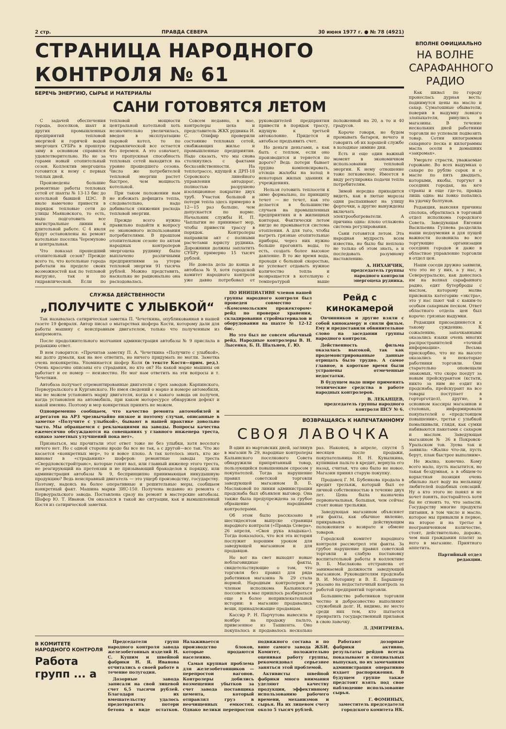2 стр. ПРАВДА СЕВЕРА 30 июня 1977 г. ● № 78 (4921)
СТРАНИЦА НАРОДНОГО КОНТРОЛЯ № 61
БЕРЕЧЬ ЭНЕРГИЮ, СЫРЬЕ И МАТЕРИАЛЫ
САНИ ГОТОВЯТСЯ ЛЕТОМ
С задачей обеспечения города, поселков, шахт и других промышленных предприятий тепловой энергией и горячей водой энергоцех СУБРа в прошлую зиму в основном справился удовлетворительно. Но не за горами новый отопительный сезон. Коллектив энергоцеха готовится к нему с первых теплых дней.
Произведены большие ремонтные работы тепловых сетей от шахты № 13-13 бис до котельной бывшей ЦЭС. В июле намечено привести в порядок тепловые сети до улицы Маяковского, то есть, надо подготовить все магистральные линии к длительной работе. С 4 июля будут остановлены на ремонт котельные поселка Черемухово и центральная.
Что показал прошедший отопительный сезон? Прежде всего то, что котельные города работали на пределе своих возможностей как по тепловой нагрузке, так и по гидравлической. Если по тепловой мощности центральной котельной хоть незначительно увеличилась, введен в эксплуатацию паровой котел, то по гидравлической все остается без перемен. А это означает, что пропускная способность тепловых сетей находится на уровне прошедшего сезона. Число же потребителей тепловой энергии растет быстрее, чем мощность котельной.
При таком положении нам не избежать дефицита тепла, следовательно, надо добиваться снижения расхода тепловой энергии.
Прежде всего нужно правильно подойти к вопросу ее экономного использования потребителями. В прошлом отопительном сезоне по актам народных контролеров энергоцеха руднику было выплачено различными предприятиями за утерю тепловой энергии 91 тысяча рублей. Можно представить, насколько не рационально она расходовалась.
Совсем недавно, в мае, контролеры цеха и представитель ЖКХ рудника И. С. Олифир проверили состояние тепловых сетей, снабжающих жилье и промышленные предприятия. Надо сказать, что мы снова столкнулись с фактами бесхозяйственности. На теплотрассе, идущей к ДРП-18 Серовского линейного управления автодорог, полностью разрушено изоляционное покрытие двух труб. Участок большой и потери тепла здесь примерно в 12—15 раз больше, чем допускается по норме. Начальник службы И. П. Чаплыгин не принимает мер, чтобы привести трассу в порядок. Контролеры направили акт с полными расчетами юристу рудника. Дорожники должны заплатить СУБРу примерно 15 тысяч рублей.
Не довела дела до конца и автобаза № 9, хотя городской комитет народного контроля уже давно потребовал от руководителей предприятия привести в порядок трассу, идущую к третьей автоколонне. Придется и автобазе предъявить счет.
Но деньги деньгами, а как быть с теплом, если оно производится и теряется по дороге? Ведь потери бывает трудно компенсировать, отсюда жалобы на холод в некоторых жилых зданиях и учреждениях.
Нельзя готовить теплосети к зиме формально, по принципу течет — не течет, как это делается в большинстве случаев на промышленных предприятиях и в жилищных конторах. Фактически летом нигде не промывается система отопления. А для того, чтобы нагреть грязные отопительные приборы, через них нужно больше прогонять воды, то есть, создать более высокое давление. В то же время вода, проходя с большой скоростью, не успевает отдавать нужное количество тепла и возвращается в котельную с температурой выше положенной на 20, а то и 40 градусов.
Короче говоря, не будем промывать батареи, нечего и говорить об их хорошей службе в холодные зимние дни.
Есть и еще один важный момент в экономичном использовании тепловой энергии. К нему отношение тоже легковесное. Имеется в виду регулировка подачи тепла потребителям.
Зимой нередко приходится видеть, как в лютые морозы одни распахивают на улицу форточки, а другие вынуждены включать электрообогреватели. А причина одна: плохо отлажена система регулирования.
Сани готовятся летом. Эта народная мудрость всем известна, но было бы неплохо не только об этом знать, а и последовать разумному наставлению.
А. НИХАИЧИК,
председатель группы народного контроля энергоцеха рудника.
СЛУЖБА ДЕЙСТВЕННОСТИ
„ПОЛУЧИТЕ С УЛЫБКОЙ“
Так называлась сатирическая заметка П. Чечеткина, опубликованная в нашей газете 19 февраля. Автор писал о мытарствах шофера Кости, которому дали для работы машину с неисправным двигателем, только что полученным из капремонта.
После продолжительного молчания администрация автобазы № 9 прислала в редакцию ответ.
В нем говорится: «Прочитав заметку П. А. Чечеткина «Получите с улыбкой», мы долго думали, как на нее ответить, но ничего придумать не могли. Заметка очень неконкретна. Упоминается шофер Коля (в тексте Костя—прим. ред.). Очень красочно описаны его страдания, но кто он? На какой марке машины он работает и ее номер — неизвестно. Не мог нам ответить на эти вопросы и т. Чечеткин.
Автобаза получает отремонтированные двигатели с трех заводов: Карпинского, Первоуральского и Курганского. Не имея сведений о марке и номере автомобиля, мы не можем установить марку двигателя, когда и с какого завода он получен, когда установлен на автомобиль, при каком моторесурсе обнаружен дефект и какой именно. Поэтому и мер конкретных принять не можем.
Одновременно сообщаем, что качество ремонта автомобилей и агрегатов на АРЗ чрезвычайно низкое и поэтому случаи, описанные в заметке «Получите с улыбкой», бывают в нашей практике довольно часто. Мы обращаемся с рекламациями на заводы. Вопросы качества ежемесячно обсуждаются на совещаниях у главного инженера треста, однако заметных улучшений пока нет».
Признаться, мы прочитали этот ответ тоже не без улыбки, хотя веселого ничего нет. Но с одной стороны вроде бы все не так, а с другой—все так. Что же касается «конкретных мер», то и вовсе плохо. А так хотелось знать, кто же виноват в «страданиях» шоферов: ремонтные заводы треста «Свердловскстройтранс», которые гонят вал, или главный инженер этого треста, не реагирующий на претензии и не призывающий бракоделов к порядку, или администрация автобазы № 9, беспринципно принимающая никудышную продукцию? Ведь неисправный двигатель — это ущерб производству, государству. Поэтому, надеясь на более оперативные и решительные меры, сообщаем конкретный факт. Машина марки ЗИС-150. Получена недавно из ремонта с Первоуральского завода. Поставлена сразу на ремонт в мастерские автобазы. Шофер Ю. Т. Иванов. Он оказался в такой же ситуации, как и вымышленный Костя из сатирической заметки.
ПО ИНИЦИАТИВЕ членов нашей группы народного контроля был проведен совместно с «Комсомольским прожектором» рейд по проверке хранения, складирования стройматериалов и оборудования на шахте № 12-12 бис.
Но это был не совсем обычный рейд. Народные контролеры В. Н. Лысенко, Б. П. Шальнев, Г. Ю.
Рейд с кинокамерой
Овчинников и другие взяли с собой кинокамеру и сняли фильм. Ему и предоставили обвинительное слово на заседании группы народного контроля.
Действенность фильма оказалась высокой, так как продемонстрированные данные отрицать было трудно. А самое главное, в короткое время были устранены отмеченные недостатки.
В будущем надо шире применять технические средства в работе народных контролеров.
В. ЛЕКАНЦЕВ,
председатель группы народного контроля ШСУ № 6.
ВОЗВРАЩАЯСЬ К НАПЕЧАТАННОМУ
СВОЯ ЛАВОЧКА
В один из мартовских дней, заглянув в магазин № 29, народные контролеры Кальинского поселкового Совета обнаружили припрятанный товар, пользующийся повышенным спросом у покупателей. Тогда за нарушение правил советской торговли заведующей магазином В. Б. Маслаковой по линии администрации продснаба был объявлен выговор. Она также была предупреждена за грубое обращение с народными контролерами.
Об этом было рассказано в шестидесятом выпуске страницы народного контроля («Правда Севера», 26 апреля, «Своя рука владыка»). Тогда показалось, что вся эта история послужит хорошим уроком для заведующей магазином и для продавцов.
Но вот на свет выходят новые неблаговидные факты, свидетельствующие о том, что торговля без правил для ряда работников магазина № 29 стала нормой. Народным контролерам и членам исполкома Кальинского поссовета в мае пришлось разбираться еще в более непривлекательной истории: в магазине продавались вещи, принадлежащие продавцам.
Кассир Р. Н. Парчутова вывесила в ноябре на продажу пальто, привезенное из Ташкента. Оно покупалось и продавалось несколько раз. Наконец, в апреле, спустя 5 месяцев после продажи, покупательница Н. Н. Кувылкина, купившая пальто в кредит, вернула его назад, считая, что оно было не новое. Магазин принял старую покупку.
Продавец Г. М. Бубенкова продала в кредит трельяж, который был ее личной собственностью в течение двух лет. Цена была назначена первоначальная, большая, чем сейчас стоят новые трельяжи.
Заведующая магазином объясняет эти факты, как обычное явление, прикрываясь действующим положением о возврате и обмене товаров.
Городской комитет народного контроля рассмотрел эти факты. За грубое нарушение правил советской торговли и слабую постановку воспитательной работы в коллективе В. Б. Маслакова отстранена от занимаемой должности заведующей магазином. Руководителям продснаба В. И. Моторину и В. Е. Барышеву указано на недостаточный контроль за работой предприятий торговли.
Большинство работников торговли честно и добросовестно выполняют служебный долг. И, видимо, не место среди них тем, кто пытается превратить государственный прилавок в свою лавочку.
Л. ДМИТРИЕВА.
В КОМИТЕТЕ НАРОДНОГО КОНТРОЛЯ
Работа групп ... а
Председатели групп народного контроля завода железобетонных изделий Н. С. Кушим и швейной фабрики Н. Я. Иванова отчитались о своей работе в течение полугодия.
Дозорные завода записали на свой лицевой счет 6,5 тысячи рублей. Благодаря их вмешательству удалось предотвратить потери бетона в виде остатков. Налаживается производство блоков, которые продаются населению.
Самая крупная проблема для железобетонщиков — перепростои вагонов. Контролеры добились возмещения убытков за счет завода поставщика цемента, который отправлял груз в неочищенных емкостях. Однако велики перепростои подвижного состава и по вине самого завода ЖБИ. Комитет, положительно оценивая работу группы, рекомендовал серьезнее заняться этой проблемой.
Активисты швейной фабрики много внимания уделяют качеству продукции, эффективному использованию рабочего времени, механизмов и сырья. На их лицевом счету около 5 тысяч рублей.
Работают дозорные фабрики активно, результаты рейдов всегда показывают в специальных выпусках, по их замечаниям администрация оперативно издает распоряжения. В будущем группе также предстоит взять под свое наблюдение использование сырья.
Г. ФОМИНЫХ,
заместитель председателя городского комитета НК.
ВПОЛНЕ ОФИЦИАЛЬНО
НА ВОЛНЕ САРАФАННОГО РАДИО
Как шквал по городу пронеслась дурная весть: поднимутся цены на масло и сахар. Суматошные обыватели, поверив в выдумку ловкого злопыхателя, ринулись в магазины. В течение нескольких дней работники торговли не успевали подвозить товар. Сотни килограммов сахарного песка и килограммы масла осели в домашних «закромах».
Умерьте страсти, уважаемые горожане. Во всех выдумках о сахаре по рублю сорок и о масле по пять двадцать, которыми, якобы, торгуют в соседних городах, на юге страны и еще где-то, правда лишь одна: вы ловко попались на удочку болтунов.
Редакция, выясняя причины сполоха, обратилась в торговый отдел исполкома городского Совета. Заведующая Евгения Васильевна Гуляева разделила наши недоумения и для пущей важности позвонила во все торгующие организации соседних городов и даже в областное управление торговли в отдел цен.
Наши соседи дружно заявили, что это не у них, а у нас, в Североуральске, как донеслось им на волнах сарафанного радио, едят бутерброды с маслом, которому молва присвоила категорию «экстра», это у нас пьют чай с каким-то особым сахарным песком. Ответ областного отдела цен был короче: грязные выдумки.
Редакция присоединяется к такому суждению. К сожалению, запачканными оказались языки очень многих распространителей «точной информации». Весьма прискорбно, что не на высоте оказались и некоторые работники торговли. Они старательно оповещали знакомых, что скоро поедут за новым прейскурантом (кстати, никто за ним не ездит из продснаба, прейскурант на все товары поступает в горторготдел), другие, в основном кассиры магазинов и столовых, информировали покупателей о «предстоящем повышении», третьи с улыбкой помалкивали, глядя, как сумки набиваются пакетами с сахаром и маслом. Заведующая магазином № 36 в Покровск-Уральском тов. Зуева так и заявила: «Жалко что-ли, пусть берут, план быстрее выполним».
Не жалко, конечно. Кому всего мало, пусть насытится, но такая бездумная, а в общем-то корыстная позиция очень обильно льет воду на мельницу любителей подобных сенсаций. Ну а кто этого не понял и не хочет понять, постарайтесь хотя бы не сгноить то, что запасли. Государству многие продукты питания, в том числе и масло, которое мы привыкли в первое, на второе и на третье в неограниченном количестве, стоят, действительно, дороже, чем наш гражданин платит за него в магазине. Приятного аппетита.
Партийный отдел редакции.